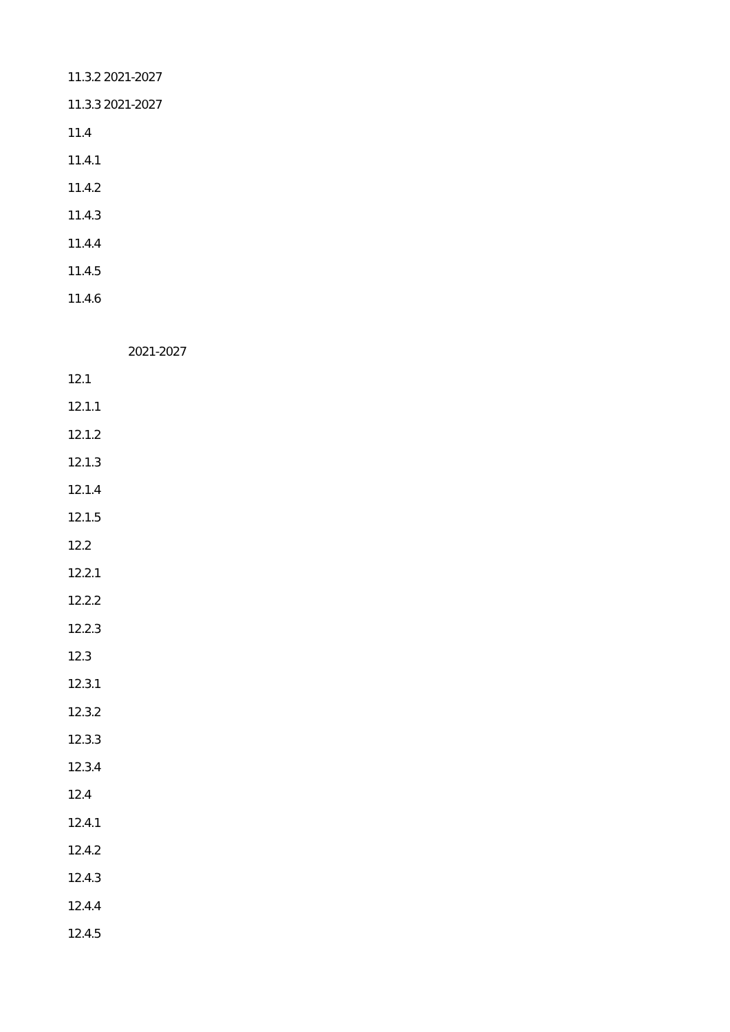11.3.2 2021-2027
11.3.3 2021-2027
11.4
11.4.1
11.4.2
11.4.3
11.4.4
11.4.5
11.4.6
2021-2027
12.1
12.1.1
12.1.2
12.1.3
12.1.4
12.1.5
12.2
12.2.1
12.2.2
12.2.3
12.3
12.3.1
12.3.2
12.3.3
12.3.4
12.4
12.4.1
12.4.2
12.4.3
12.4.4
12.4.5